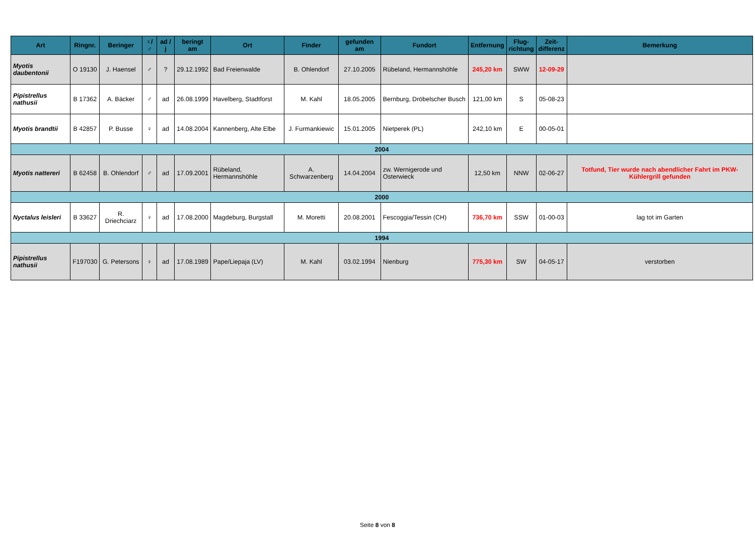| Art | Ringnr. | Beringer | ♀/♂ | ad / j | beringt am | Ort | Finder | gefunden am | Fundort | Entfernung | Flug- richtung | Zeit- differenz | Bemerkung |
| --- | --- | --- | --- | --- | --- | --- | --- | --- | --- | --- | --- | --- | --- |
| Myotis daubentonii | O 19130 | J. Haensel | ♂ | ? | 29.12.1992 | Bad Freienwalde | B. Ohlendorf | 27.10.2005 | Rübeland, Hermannshöhle | 245,20 km | SWW | 12-09-29 | |
| Pipistrellus nathusii | B 17362 | A. Bäcker | ♂ | ad | 26.08.1999 | Havelberg, Stadtforst | M. Kahl | 18.05.2005 | Bernburg, Dröbelscher Busch | 121,00 km | S | 05-08-23 | |
| Myotis brandtii | B 42857 | P. Busse | ♀ | ad | 14.08.2004 | Kannenberg, Alte Elbe | J. Furmankiewic | 15.01.2005 | Nietperek (PL) | 242,10 km | E | 00-05-01 | |
| 2004 | | | | | | | | | | | | | |
| Myotis nattereri | B 62458 | B. Ohlendorf | ♂ | ad | 17.09.2001 | Rübeland, Hermannshöhle | A. Schwarzenberg | 14.04.2004 | zw. Wernigerode und Osterwieck | 12,50 km | NNW | 02-06-27 | Totfund, Tier wurde nach abendlicher Fahrt im PKW-Kühlergrill gefunden |
| 2000 | | | | | | | | | | | | | |
| Nyctalus leisleri | B 33627 | R. Driechciarz | ♀ | ad | 17.08.2000 | Magdeburg, Burgstall | M. Moretti | 20.08.2001 | Fescoggia/Tessin (CH) | 736,70 km | SSW | 01-00-03 | lag tot im Garten |
| 1994 | | | | | | | | | | | | | |
| Pipistrellus nathusii | F197030 | G. Petersons | ♀ | ad | 17.08.1989 | Pape/Liepaja (LV) | M. Kahl | 03.02.1994 | Nienburg | 775,30 km | SW | 04-05-17 | verstorben |
Seite 8 von 8